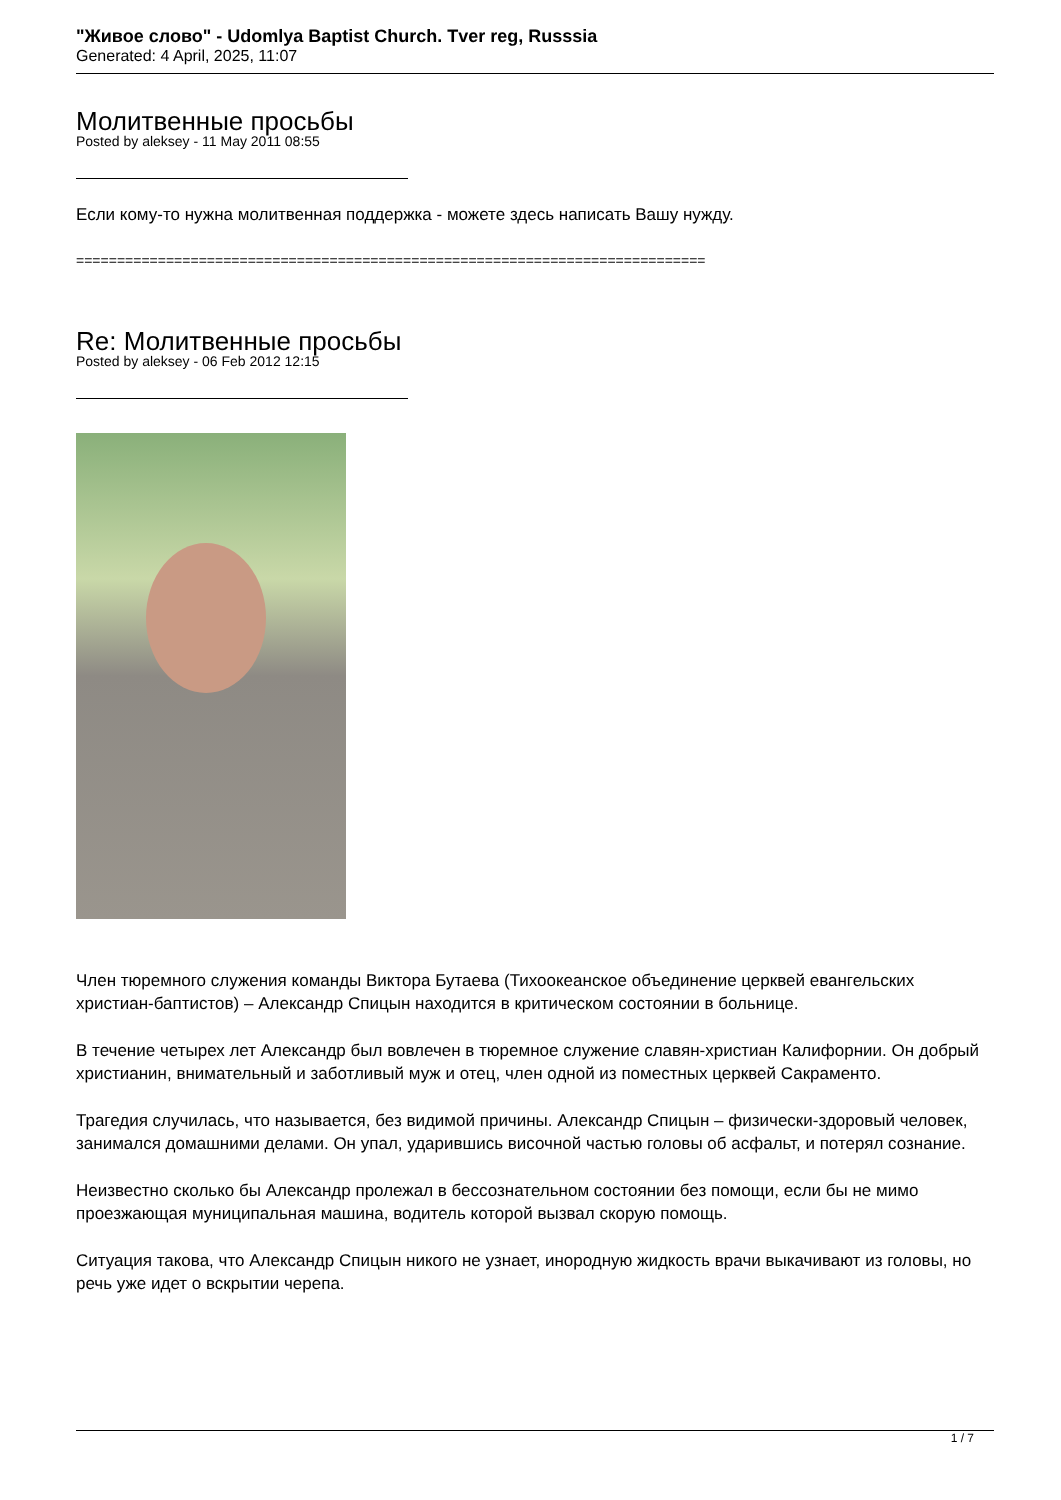"Живое слово" - Udomlya Baptist Church. Tver reg, Russsia
Generated: 4 April, 2025, 11:07
Молитвенные просьбы
Posted by aleksey - 11 May 2011 08:55
Если кому-то нужна молитвенная поддержка - можете здесь написать Вашу нужду.
=============================================================================
Re: Молитвенные просьбы
Posted by aleksey - 06 Feb 2012 12:15
Член тюремного служения команды Виктора Бутаева (Тихоокеанское объединение церквей евангельских христиан-баптистов) – Александр Спицын находится в критическом состоянии в больнице.
В течение четырех лет Александр был вовлечен в тюремное служение славян-христиан Калифорнии. Он добрый христианин, внимательный и заботливый муж и отец, член одной из поместных церквей Сакраменто.
Трагедия случилась, что называется, без видимой причины. Александр Спицын – физически-здоровый человек, занимался домашними делами. Он упал, ударившись височной частью головы об асфальт, и потерял сознание.
Неизвестно сколько бы Александр пролежал в бессознательном состоянии без помощи, если бы не мимо проезжающая муниципальная машина, водитель которой вызвал скорую помощь.
Ситуация такова, что Александр Спицын никого не узнает, инородную жидкость врачи выкачивают из головы, но речь уже идет о вскрытии черепа.
1 / 7